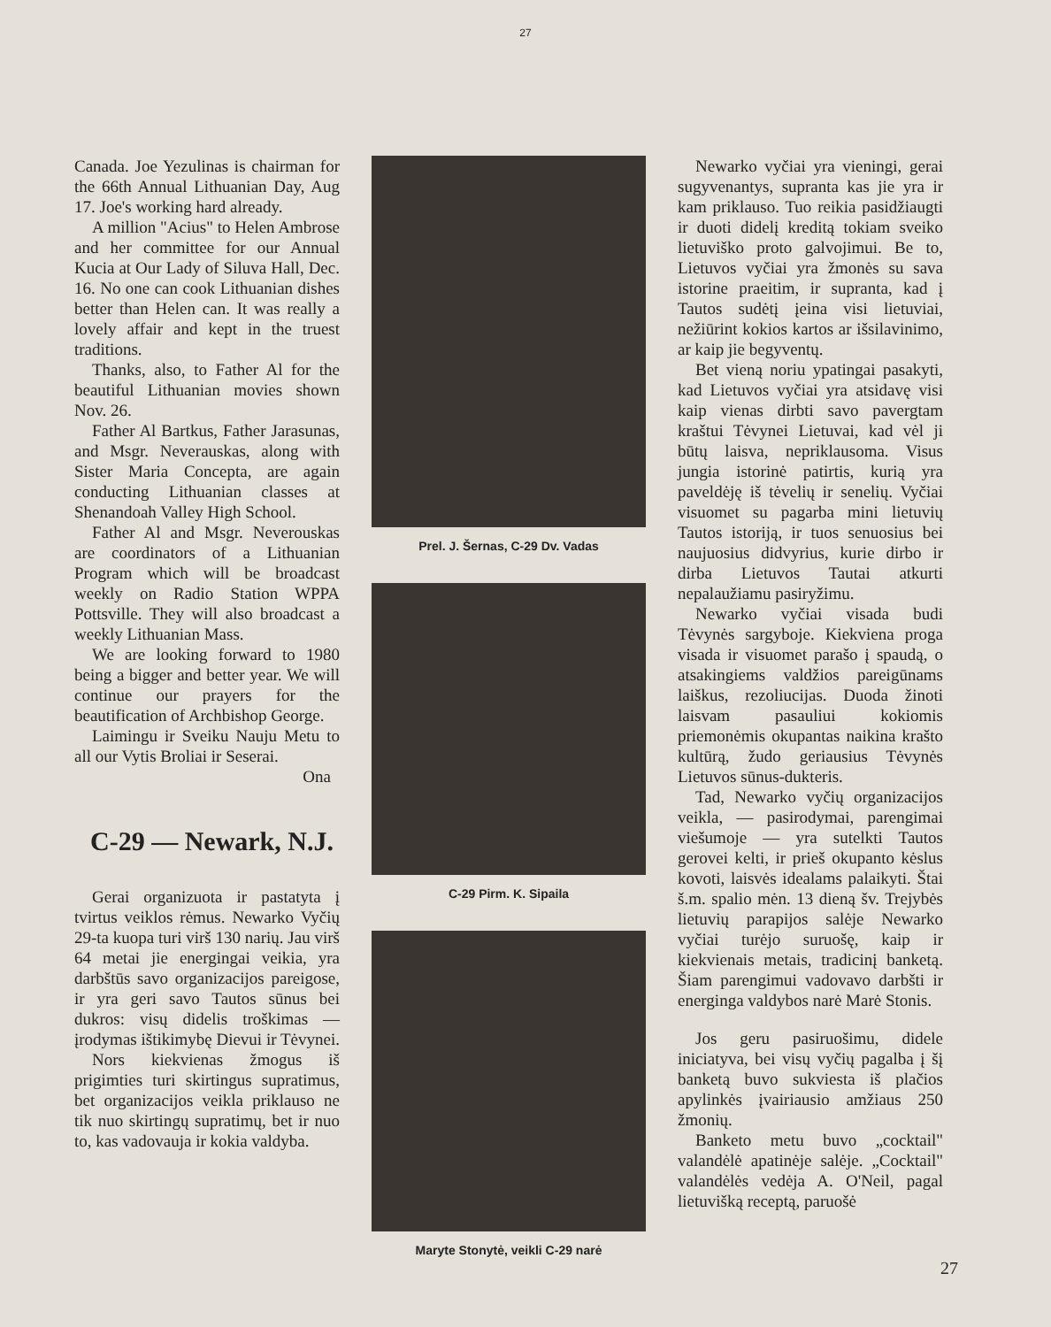27
Canada. Joe Yezulinas is chairman for the 66th Annual Lithuanian Day, Aug 17. Joe's working hard already.
A million "Acius" to Helen Ambrose and her committee for our Annual Kucia at Our Lady of Siluva Hall, Dec. 16. No one can cook Lithuanian dishes better than Helen can. It was really a lovely affair and kept in the truest traditions.
Thanks, also, to Father Al for the beautiful Lithuanian movies shown Nov. 26.
Father Al Bartkus, Father Jarasunas, and Msgr. Neverauskas, along with Sister Maria Concepta, are again conducting Lithuanian classes at Shenandoah Valley High School.
Father Al and Msgr. Neverouskas are coordinators of a Lithuanian Program which will be broadcast weekly on Radio Station WPPA Pottsville. They will also broadcast a weekly Lithuanian Mass.
We are looking forward to 1980 being a bigger and better year. We will continue our prayers for the beautification of Archbishop George.
Laimingu ir Sveiku Nauju Metu to all our Vytis Broliai ir Seserai.
Ona
C-29 — Newark, N.J.
Gerai organizuota ir pastatyta į tvirtus veiklos rėmus. Newarko Vyčių 29-ta kuopa turi virš 130 narių. Jau virš 64 metai jie energingai veikia, yra darbštūs savo organizacijos pareigose, ir yra geri savo Tautos sūnus bei dukros: visų didelis troškimas — įrodymas ištikimybę Dievui ir Tėvynei.
Nors kiekvienas žmogus iš prigimties turi skirtingus supratimus, bet organizacijos veikla priklauso ne tik nuo skirtingų supratimų, bet ir nuo to, kas vadovauja ir kokia valdyba.
Prel. J. Šernas, C-29 Dv. Vadas
C-29 Pirm. K. Sipaila
Maryte Stonytė, veikli C-29 narė
Newarko vyčiai yra vieningi, gerai sugyvenantys, supranta kas jie yra ir kam priklauso. Tuo reikia pasidžiaugti ir duoti didelį kreditą tokiam sveiko lietuviško proto galvojimui. Be to, Lietuvos vyčiai yra žmonės su sava istorine praeitim, ir supranta, kad į Tautos sudėtį įeina visi lietuviai, nežiūrint kokios kartos ar išsilavinimo, ar kaip jie begyventų.
Bet vieną noriu ypatingai pasakyti, kad Lietuvos vyčiai yra atsidavę visi kaip vienas dirbti savo pavergtam kraštui Tėvynei Lietuvai, kad vėl ji būtų laisva, nepriklausoma. Visus jungia istorinė patirtis, kurią yra paveldėję iš tėvelių ir senelių. Vyčiai visuomet su pagarba mini lietuvių Tautos istoriją, ir tuos senuosius bei naujuosius didvyrius, kurie dirbo ir dirba Lietuvos Tautai atkurti nepalaužiamu pasiryžimu.
Newarko vyčiai visada budi Tėvynės sargyboje. Kiekviena proga visada ir visuomet parašo į spaudą, o atsakingiems valdžios pareigūnams laiškus, rezoliucijas. Duoda žinoti laisvam pasauliui kokiomis priemonėmis okupantas naikina krašto kultūrą, žudo geriausius Tėvynės Lietuvos sūnus-dukteris.
Tad, Newarko vyčių organizacijos veikla, — pasirodymai, parengimai viešumoje — yra sutelkti Tautos gerovei kelti, ir prieš okupanto kėslus kovoti, laisvės idealams palaikyti. Štai š.m. spalio mėn. 13 dieną šv. Trejybės lietuvių parapijos salėje Newarko vyčiai turėjo suruošę, kaip ir kiekvienais metais, tradicinį banketą. Šiam parengimui vadovavo darbšti ir energinga valdybos narė Marė Stonis.
Jos geru pasiruošimu, didele iniciatyva, bei visų vyčių pagalba į šį banketą buvo sukviesta iš plačios apylinkės įvairiausio amžiaus 250 žmonių.
Banketo metu buvo „cocktail" valandėlė apatinėje salėje. „Cocktail" valandėlės vedėja A. O'Neil, pagal lietuvišką receptą, paruošė
27